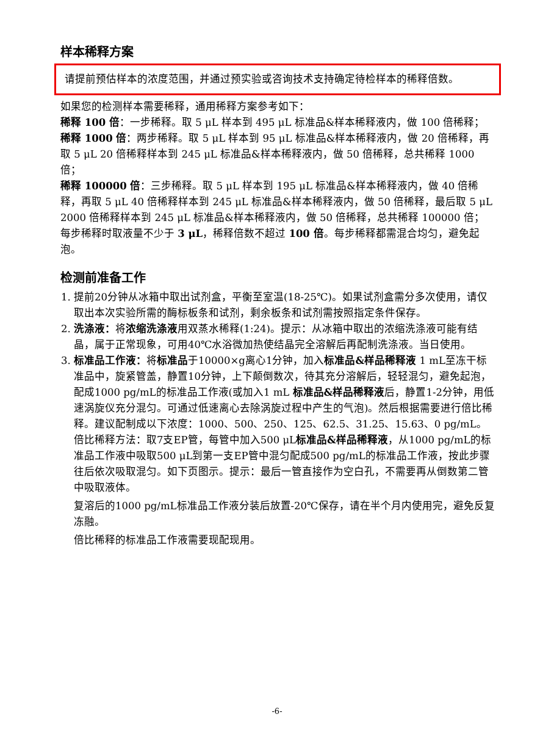样本稀释方案
请提前预估样本的浓度范围，并通过预实验或咨询技术支持确定待检样本的稀释倍数。
如果您的检测样本需要稀释，通用稀释方案参考如下：
稀释 100 倍：一步稀释。取 5 μL 样本到 495 μL 标准品&样本稀释液内，做 100 倍稀释；
稀释 1000 倍：两步稀释。取 5 μL 样本到 95 μL 标准品&样本稀释液内，做 20 倍稀释，再取 5 μL 20 倍稀释样本到 245 μL 标准品&样本稀释液内，做 50 倍稀释，总共稀释 1000 倍；
稀释 100000 倍：三步稀释。取 5 μL 样本到 195 μL 标准品&样本稀释液内，做 40 倍稀释，再取 5 μL 40 倍稀释样本到 245 μL 标准品&样本稀释液内，做 50 倍稀释，最后取 5 μL 2000 倍稀释样本到 245 μL 标准品&样本稀释液内，做 50 倍稀释，总共稀释 100000 倍；
每步稀释时取液量不少于 3 μL，稀释倍数不超过 100 倍。每步稀释都需混合均匀，避免起泡。
检测前准备工作
1. 提前20分钟从冰箱中取出试剂盒，平衡至室温(18-25℃)。如果试剂盒需分多次使用，请仅取出本次实验所需的酶标板条和试剂，剩余板条和试剂需按照指定条件保存。
2. 洗涤液：将浓缩洗涤液用双蒸水稀释(1:24)。提示：从冰箱中取出的浓缩洗涤液可能有结晶，属于正常现象，可用40℃水浴微加热使结晶完全溶解后再配制洗涤液。当日使用。
3. 标准品工作液：将标准品于10000×g离心1分钟，加入标准品&样品稀释液 1 mL至冻干标准品中，旋紧管盖，静置10分钟，上下颠倒数次，待其充分溶解后，轻轻混匀，避免起泡，配成1000 pg/mL的标准品工作液(或加入1 mL 标准品&样品稀释液后，静置1-2分钟，用低速涡旋仪充分混匀。可通过低速离心去除涡旋过程中产生的气泡)。然后根据需要进行倍比稀释。建议配制成以下浓度：1000、500、250、125、62.5、31.25、15.63、0 pg/mL。
倍比稀释方法：取7支EP管，每管中加入500 μL标准品&样品稀释液，从1000 pg/mL的标准品工作液中吸取500 μL到第一支EP管中混匀配成500 pg/mL的标准品工作液，按此步骤往后依次吸取混匀。如下页图示。提示：最后一管直接作为空白孔，不需要再从倒数第二管中吸取液体。
复溶后的1000 pg/mL标准品工作液分装后放置-20℃保存，请在半个月内使用完，避免反复冻融。
倍比稀释的标准品工作液需要现配现用。
-6-